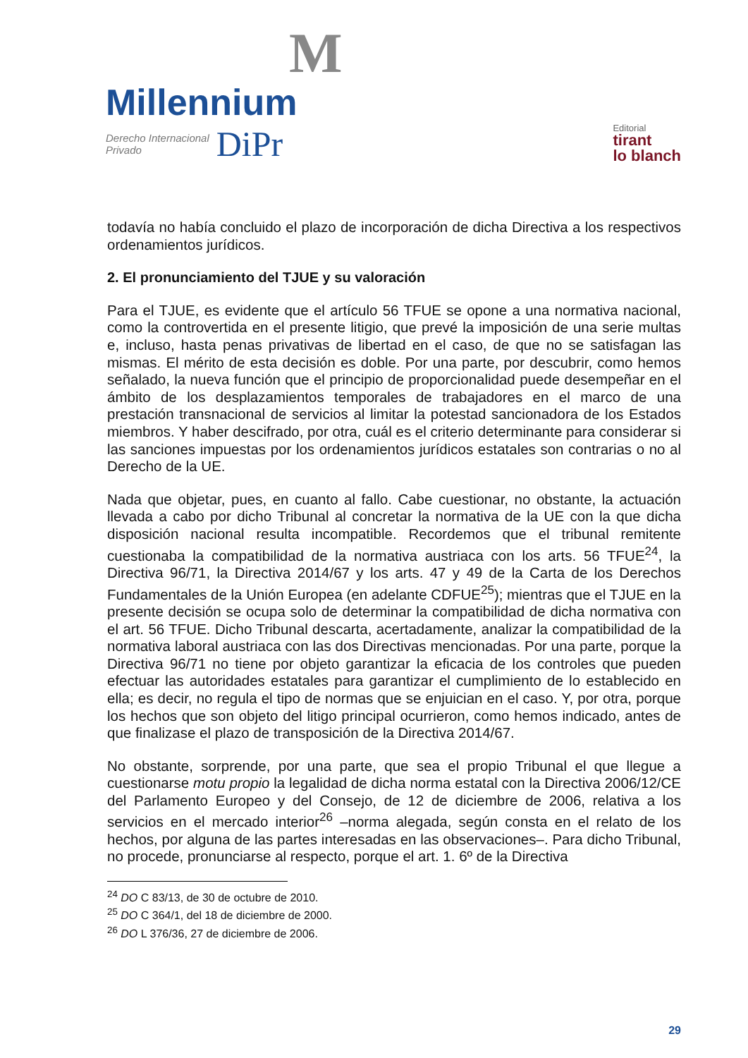M
Millennium
Derecho Internacional
Privado DiPr
Editorial
tirant
lo blanch
todavía no había concluido el plazo de incorporación de dicha Directiva a los respectivos ordenamientos jurídicos.
2. El pronunciamiento del TJUE y su valoración
Para el TJUE, es evidente que el artículo 56 TFUE se opone a una normativa nacional, como la controvertida en el presente litigio, que prevé la imposición de una serie multas e, incluso, hasta penas privativas de libertad en el caso, de que no se satisfagan las mismas. El mérito de esta decisión es doble. Por una parte, por descubrir, como hemos señalado, la nueva función que el principio de proporcionalidad puede desempeñar en el ámbito de los desplazamientos temporales de trabajadores en el marco de una prestación transnacional de servicios al limitar la potestad sancionadora de los Estados miembros. Y haber descifrado, por otra, cuál es el criterio determinante para considerar si las sanciones impuestas por los ordenamientos jurídicos estatales son contrarias o no al Derecho de la UE.
Nada que objetar, pues, en cuanto al fallo. Cabe cuestionar, no obstante, la actuación llevada a cabo por dicho Tribunal al concretar la normativa de la UE con la que dicha disposición nacional resulta incompatible. Recordemos que el tribunal remitente cuestionaba la compatibilidad de la normativa austriaca con los arts. 56 TFUE<sup>24</sup>, la Directiva 96/71, la Directiva 2014/67 y los arts. 47 y 49 de la Carta de los Derechos Fundamentales de la Unión Europea (en adelante CDFUE<sup>25</sup>); mientras que el TJUE en la presente decisión se ocupa solo de determinar la compatibilidad de dicha normativa con el art. 56 TFUE. Dicho Tribunal descarta, acertadamente, analizar la compatibilidad de la normativa laboral austriaca con las dos Directivas mencionadas. Por una parte, porque la Directiva 96/71 no tiene por objeto garantizar la eficacia de los controles que pueden efectuar las autoridades estatales para garantizar el cumplimiento de lo establecido en ella; es decir, no regula el tipo de normas que se enjuician en el caso. Y, por otra, porque los hechos que son objeto del litigo principal ocurrieron, como hemos indicado, antes de que finalizase el plazo de transposición de la Directiva 2014/67.
No obstante, sorprende, por una parte, que sea el propio Tribunal el que llegue a cuestionarse motu propio la legalidad de dicha norma estatal con la Directiva 2006/12/CE del Parlamento Europeo y del Consejo, de 12 de diciembre de 2006, relativa a los servicios en el mercado interior<sup>26</sup> –norma alegada, según consta en el relato de los hechos, por alguna de las partes interesadas en las observaciones–. Para dicho Tribunal, no procede, pronunciarse al respecto, porque el art. 1. 6º de la Directiva
<sup>24</sup> DO C 83/13, de 30 de octubre de 2010.
<sup>25</sup> DO C 364/1, del 18 de diciembre de 2000.
<sup>26</sup> DO L 376/36, 27 de diciembre de 2006.
29